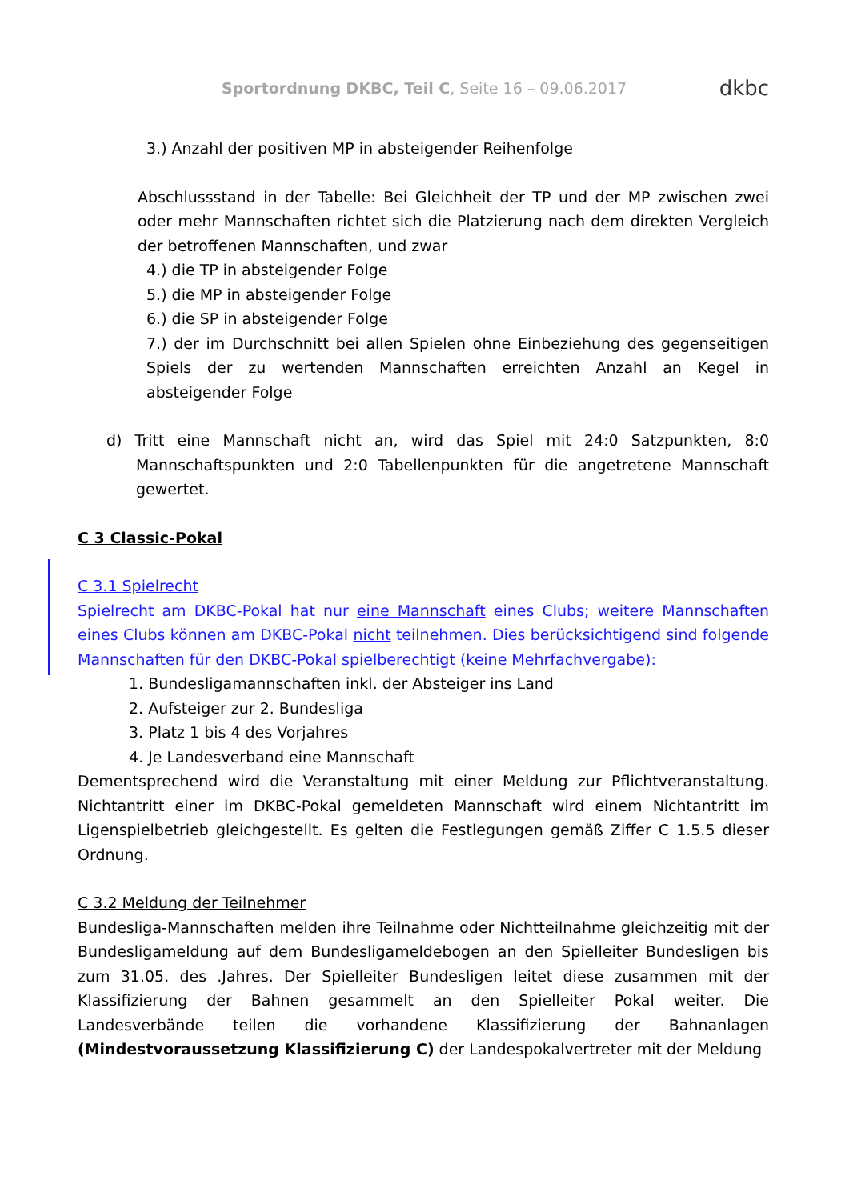Sportordnung DKBC, Teil C, Seite 16 – 09.06.2017
dkbc
3.) Anzahl der positiven MP in absteigender Reihenfolge
Abschlussstand in der Tabelle: Bei Gleichheit der TP und der MP zwischen zwei oder mehr Mannschaften richtet sich die Platzierung nach dem direkten Vergleich der betroffenen Mannschaften, und zwar
4.) die TP in absteigender Folge
5.) die MP in absteigender Folge
6.) die SP in absteigender Folge
7.) der im Durchschnitt bei allen Spielen ohne Einbeziehung des gegenseitigen Spiels der zu wertenden Mannschaften erreichten Anzahl an Kegel in absteigender Folge
d) Tritt eine Mannschaft nicht an, wird das Spiel mit 24:0 Satzpunkten, 8:0 Mannschaftspunkten und 2:0 Tabellenpunkten für die angetretene Mannschaft gewertet.
C 3 Classic-Pokal
C 3.1 Spielrecht
Spielrecht am DKBC-Pokal hat nur eine Mannschaft eines Clubs; weitere Mannschaften eines Clubs können am DKBC-Pokal nicht teilnehmen. Dies berücksichtigend sind folgende Mannschaften für den DKBC-Pokal spielberechtigt (keine Mehrfachvergabe):
1. Bundesligamannschaften inkl. der Absteiger ins Land
2. Aufsteiger zur 2. Bundesliga
3. Platz 1 bis 4 des Vorjahres
4. Je Landesverband eine Mannschaft
Dementsprechend wird die Veranstaltung mit einer Meldung zur Pflichtveranstaltung. Nichtantritt einer im DKBC-Pokal gemeldeten Mannschaft wird einem Nichtantritt im Ligenspielbetrieb gleichgestellt. Es gelten die Festlegungen gemäß Ziffer C 1.5.5 dieser Ordnung.
C 3.2 Meldung der Teilnehmer
Bundesliga-Mannschaften melden ihre Teilnahme oder Nichtteilnahme gleichzeitig mit der Bundesligameldung auf dem Bundesligameldebogen an den Spielleiter Bundesligen bis zum 31.05. des .Jahres. Der Spielleiter Bundesligen leitet diese zusammen mit der Klassifizierung der Bahnen gesammelt an den Spielleiter Pokal weiter. Die Landesverbände teilen die vorhandene Klassifizierung der Bahnanlagen (Mindestvoraussetzung Klassifizierung C) der Landespokalvertreter mit der Meldung